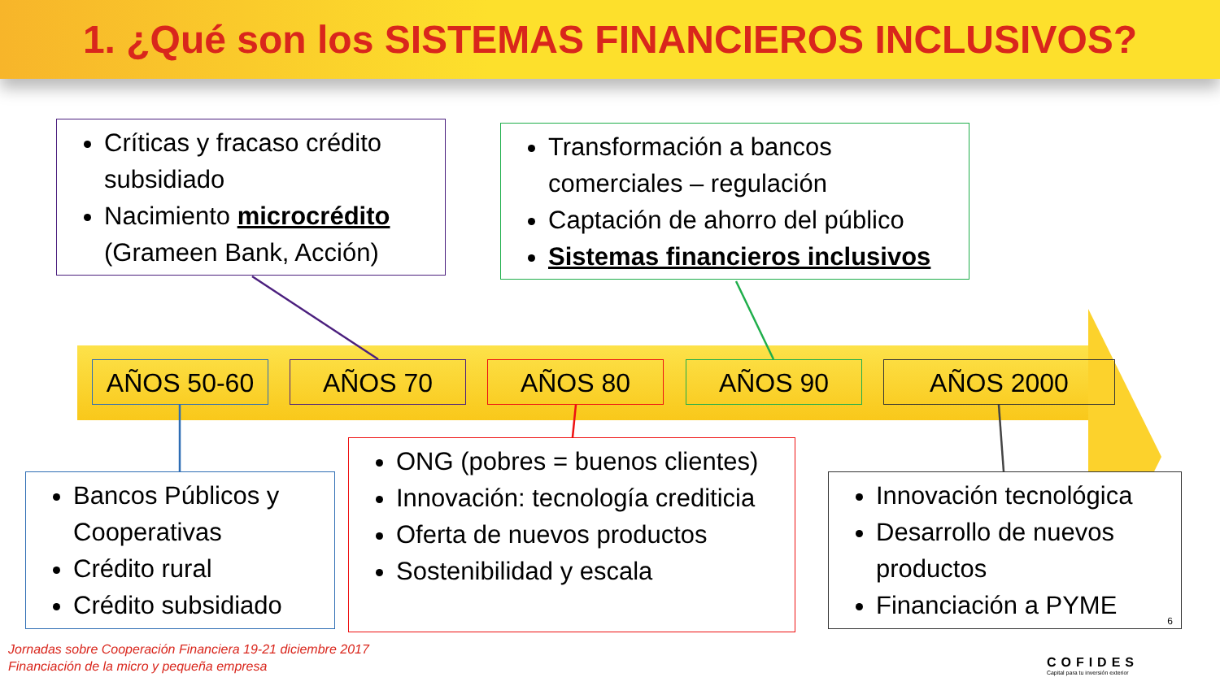1. ¿Qué son los SISTEMAS FINANCIEROS INCLUSIVOS?
Críticas y fracaso crédito subsidiado
Nacimiento microcrédito (Grameen Bank, Acción)
Transformación a bancos comerciales – regulación
Captación de ahorro del público
Sistemas financieros inclusivos
AÑOS 50-60 AÑOS 70 AÑOS 80 AÑOS 90 AÑOS 2000
Bancos Públicos y Cooperativas
Crédito rural
Crédito subsidiado
ONG (pobres = buenos clientes)
Innovación: tecnología crediticia
Oferta de nuevos productos
Sostenibilidad y escala
Innovación tecnológica
Desarrollo de nuevos productos
Financiación a PYME
6
Jornadas sobre Cooperación Financiera 19-21 diciembre 2017
Financiación de la micro y pequeña empresa
COFIDES
Capital para tu inversión exterior